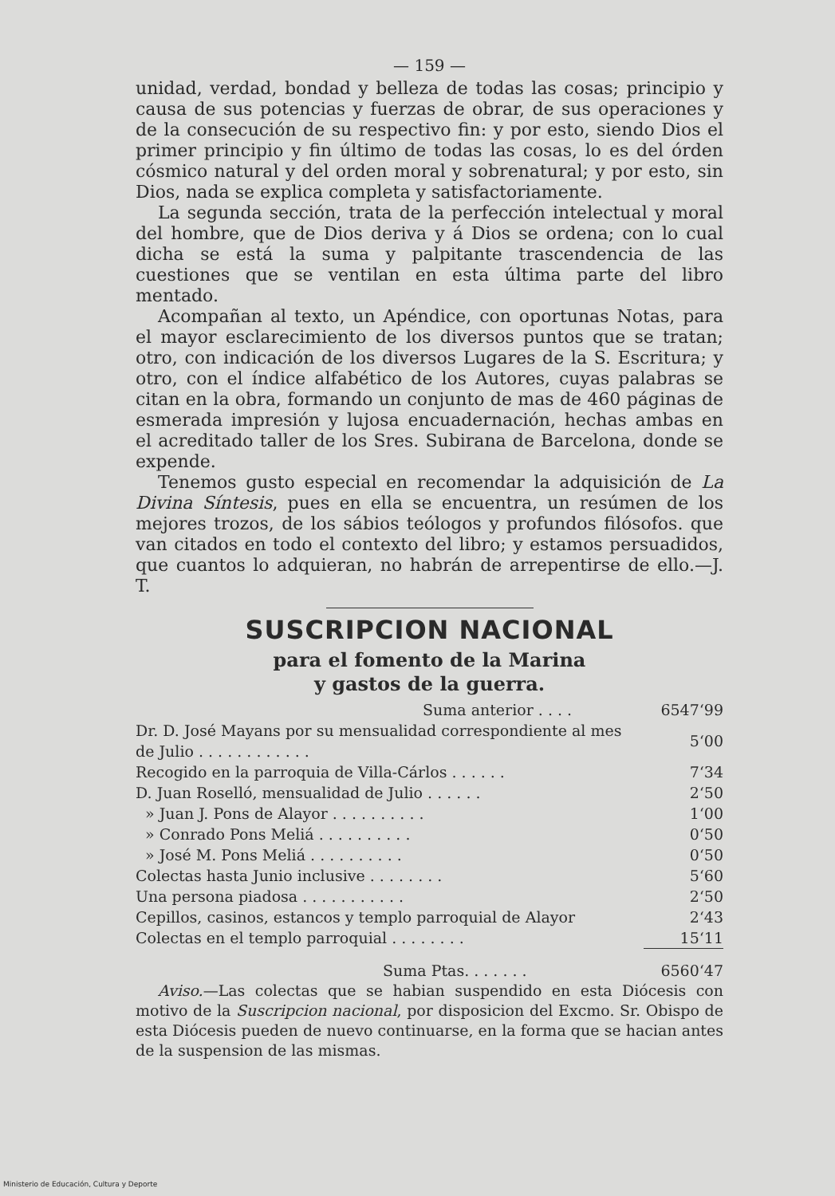— 159 —
unidad, verdad, bondad y belleza de todas las cosas; principio y causa de sus potencias y fuerzas de obrar, de sus operaciones y de la consecución de su respectivo fin: y por esto, siendo Dios el primer principio y fin último de todas las cosas, lo es del órden cósmico natural y del orden moral y sobrenatural; y por esto, sin Dios, nada se explica completa y satisfactoriamente.
La segunda sección, trata de la perfección intelectual y moral del hombre, que de Dios deriva y á Dios se ordena; con lo cual dicha se está la suma y palpitante trascendencia de las cuestiones que se ventilan en esta última parte del libro mentado.
Acompañan al texto, un Apéndice, con oportunas Notas, para el mayor esclarecimiento de los diversos puntos que se tratan; otro, con indicación de los diversos Lugares de la S. Escritura; y otro, con el índice alfabético de los Autores, cuyas palabras se citan en la obra, formando un conjunto de mas de 460 páginas de esmerada impresión y lujosa encuadernación, hechas ambas en el acreditado taller de los Sres. Subirana de Barcelona, donde se expende.
Tenemos gusto especial en recomendar la adquisición de La Divina Síntesis, pues en ella se encuentra, un resúmen de los mejores trozos, de los sábios teólogos y profundos filósofos. que van citados en todo el contexto del libro; y estamos persuadidos, que cuantos lo adquieran, no habrán de arrepentirse de ello.—J. T.
SUSCRIPCION NACIONAL
para el fomento de la Marina
y gastos de la guerra.
| Suma anterior . . . . | 6547‘99 |
| Dr. D. José Mayans por su mensualidad correspondiente al mes de Julio . . . . . . . . . . . . | 5‘00 |
| Recogido en la parroquia de Villa-Cárlos . . . . . . | 7‘34 |
| D. Juan Roselló, mensualidad de Julio . . . . . . | 2‘50 |
| » Juan J. Pons de Alayor . . . . . . . . . . | 1‘00 |
| » Conrado Pons Meliá . . . . . . . . . . | 0‘50 |
| » José M. Pons Meliá . . . . . . . . . . | 0‘50 |
| Colectas hasta Junio inclusive . . . . . . . . | 5‘60 |
| Una persona piadosa . . . . . . . . . . . | 2‘50 |
| Cepillos, casinos, estancos y templo parroquial de Alayor | 2‘43 |
| Colectas en el templo parroquial . . . . . . . . | 15‘11 |
| Suma Ptas. . . . . . . | 6560‘47 |
Aviso.—Las colectas que se habian suspendido en esta Diócesis con motivo de la Suscripcion nacional, por disposicion del Excmo. Sr. Obispo de esta Diócesis pueden de nuevo continuarse, en la forma que se hacian antes de la suspension de las mismas.
Ministerio de Educación, Cultura y Deporte